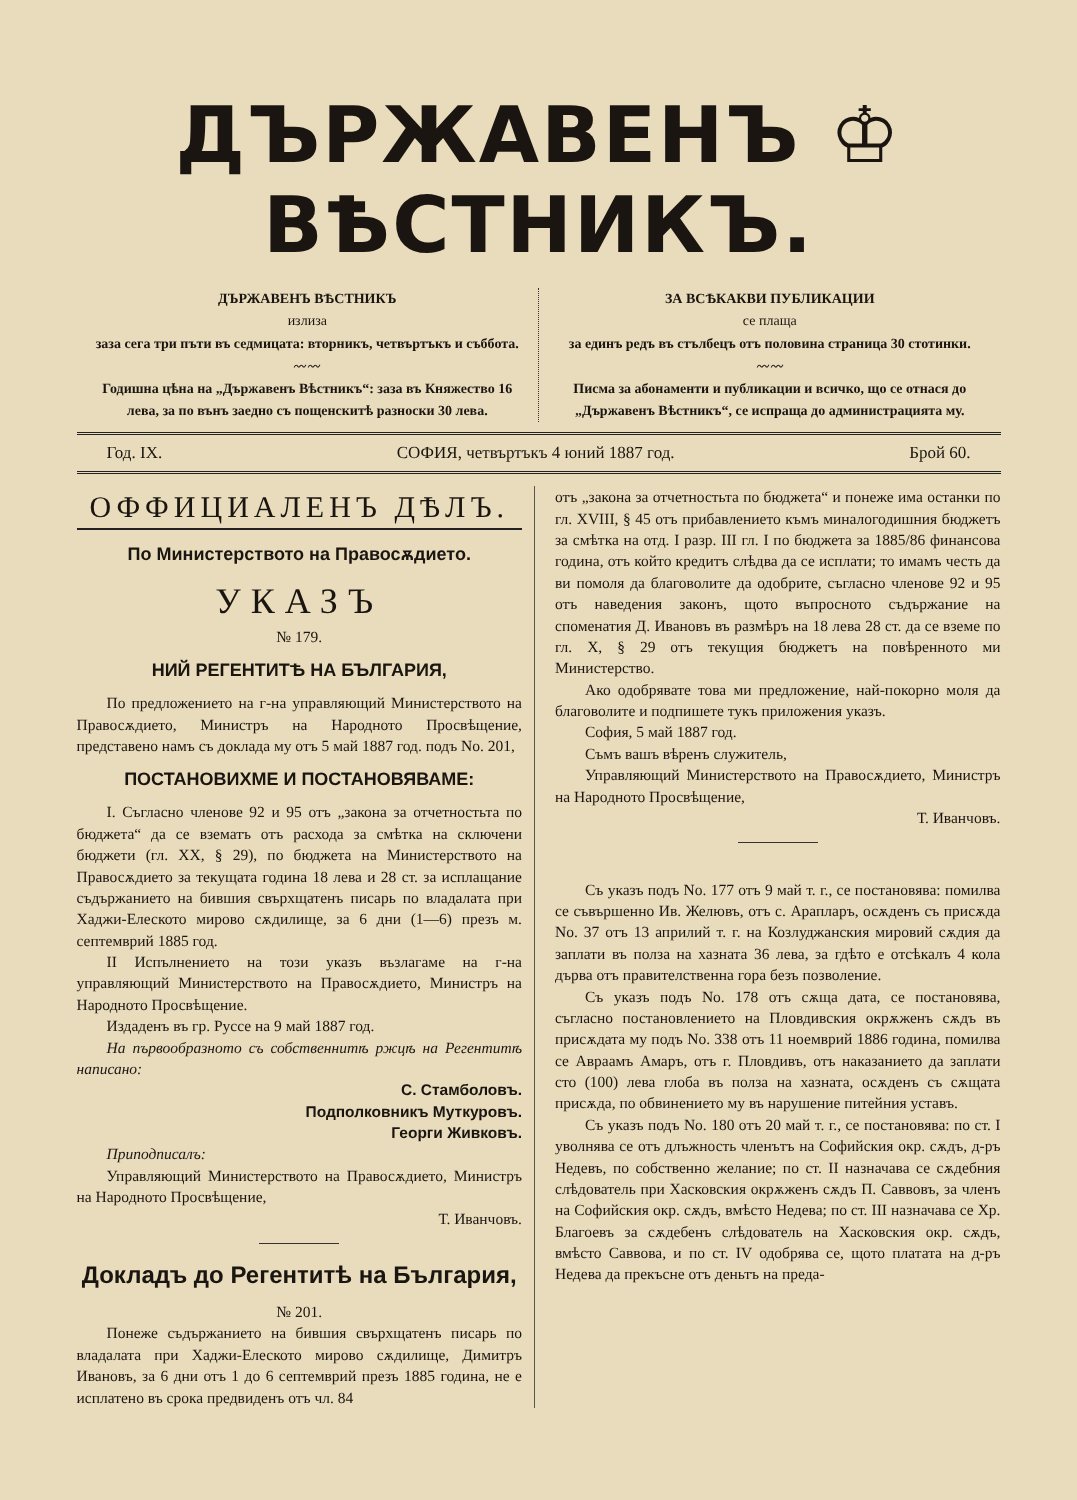ДЪРЖАВЕНЪ ♔ ВѢСТНИКЪ.
ДЪРЖАВЕНЪ ВѢСТНИКЪ
излиза
заза сега три пъти въ седмицата: вторникъ, четвъртъкъ и съббота.
〰〰
Годишна цѣна на „Държавенъ Вѣстникъ“: заза въ Княжество 16 лева, за по вънъ заедно съ пощенскитѣ разноски 30 лева.
ЗА ВСѢКАКВИ ПУБЛИКАЦИИ
се плаща
за единъ редъ въ стълбецъ отъ половина страница 30 стотинки.
〰〰
Писма за абонаменти и публикации и всичко, що се отнася до „Държавенъ Вѣстникъ“, се испраща до администрацията му.
Год. IX. СОФИЯ, четвъртъкъ 4 юний 1887 год. Брой 60.
ОФФИЦИАЛЕНЪ ДѢЛЪ.
По Министерството на Правосѫдието.
УКАЗЪ
№ 179.
НИЙ РЕГЕНТИТѢ НА БЪЛГАРИЯ,
По предложението на г-на управляющий Министерството на Правосѫдието, Министръ на Народното Просвѣщение, представено намъ съ доклада му отъ 5 май 1887 год. подъ No. 201,
ПОСТАНОВИХМЕ И ПОСТАНОВЯВАМЕ:
I. Съгласно членове 92 и 95 отъ „закона за отчетностьта по бюджета“ да се взематъ отъ расхода за смѣтка на сключени бюджети (гл. XX, § 29), по бюджета на Министерството на Правосѫдието за текущата година 18 лева и 28 ст. за исплащание съдържанието на бившия свърхщатенъ писарь по владалата при Хаджи-Елеското мирово сѫдилище, за 6 дни (1—6) презъ м. септемврий 1885 год.
II Испълнението на този указъ възлагаме на г-на управляющий Министерството на Правосѫдието, Министръ на Народното Просвѣщение.
Издаденъ въ гр. Руссе на 9 май 1887 год.
На първообразното съ собственнитѣ ржцѣ на Регентитѣ написано:
С. Стамболовъ.
Подполковникъ Муткуровъ.
Георги Живковъ.
Приподписалъ:
Управляющий Министерството на Правосѫдието, Министръ на Народното Просвѣщение,
Т. Иванчовъ.
Докладъ до Регентитѣ на България,
№ 201.
Понеже съдържанието на бившия свърхщатенъ писарь по владалата при Хаджи-Елеското мирово сѫдилище, Димитръ Ивановъ, за 6 дни отъ 1 до 6 септемврий презъ 1885 година, не е исплатено въ срока предвиденъ отъ чл. 84
отъ „закона за отчетностьта по бюджета“ и понеже има останки по гл. XVIII, § 45 отъ прибавлението къмъ миналогодишния бюджетъ за смѣтка на отд. I разр. III гл. I по бюджета за 1885/86 финансова година, отъ който кредитъ слѣдва да се исплати; то имамъ честь да ви помоля да благоволите да одобрите, съгласно членове 92 и 95 отъ наведения законъ, щото въпросното съдържание на споменатия Д. Ивановъ въ размѣръ на 18 лева 28 ст. да се вземе по гл. X, § 29 отъ текущия бюджетъ на повѣренното ми Министерство.
Ако одобрявате това ми предложение, най-покорно моля да благоволите и подпишете тукъ приложения указъ.
София, 5 май 1887 год.
Съмъ вашъ вѣренъ служитель,
Управляющий Министерството на Правосѫдието, Министръ на Народното Просвѣщение,
Т. Иванчовъ.
Съ указъ подъ No. 177 отъ 9 май т. г., се постановява: помилва се съвършенно Ив. Желювъ, отъ с. Арапларъ, осѫденъ съ присѫда No. 37 отъ 13 априлий т. г. на Козлуджанския мировий сѫдия да заплати въ полза на хазната 36 лева, за гдѣто е отсѣкалъ 4 кола дърва отъ правителственна гора безъ позволение.
Съ указъ подъ No. 178 отъ сѫща дата, се постановява, съгласно постановлението на Пловдивския окрѫженъ сѫдъ въ присѫдата му подъ No. 338 отъ 11 ноемврий 1886 година, помилва се Авраамъ Амаръ, отъ г. Пловдивъ, отъ наказанието да заплати сто (100) лева глоба въ полза на хазната, осѫденъ съ сѫщата присѫда, по обвинението му въ нарушение питейния уставъ.
Съ указъ подъ No. 180 отъ 20 май т. г., се постановява: по ст. I уволнява се отъ длъжность членътъ на Софийския окр. сѫдъ, д-ръ Недевъ, по собственно желание; по ст. II назначава се сѫдебния слѣдователь при Хасковския окрѫженъ сѫдъ П. Саввовъ, за членъ на Софийския окр. сѫдъ, вмѣсто Недева; по ст. III назначава се Хр. Благоевъ за сѫдебенъ слѣдователь на Хасковския окр. сѫдъ, вмѣсто Саввова, и по ст. IV одобрява се, щото платата на д-ръ Недева да прекъсне отъ деньтъ на преда-